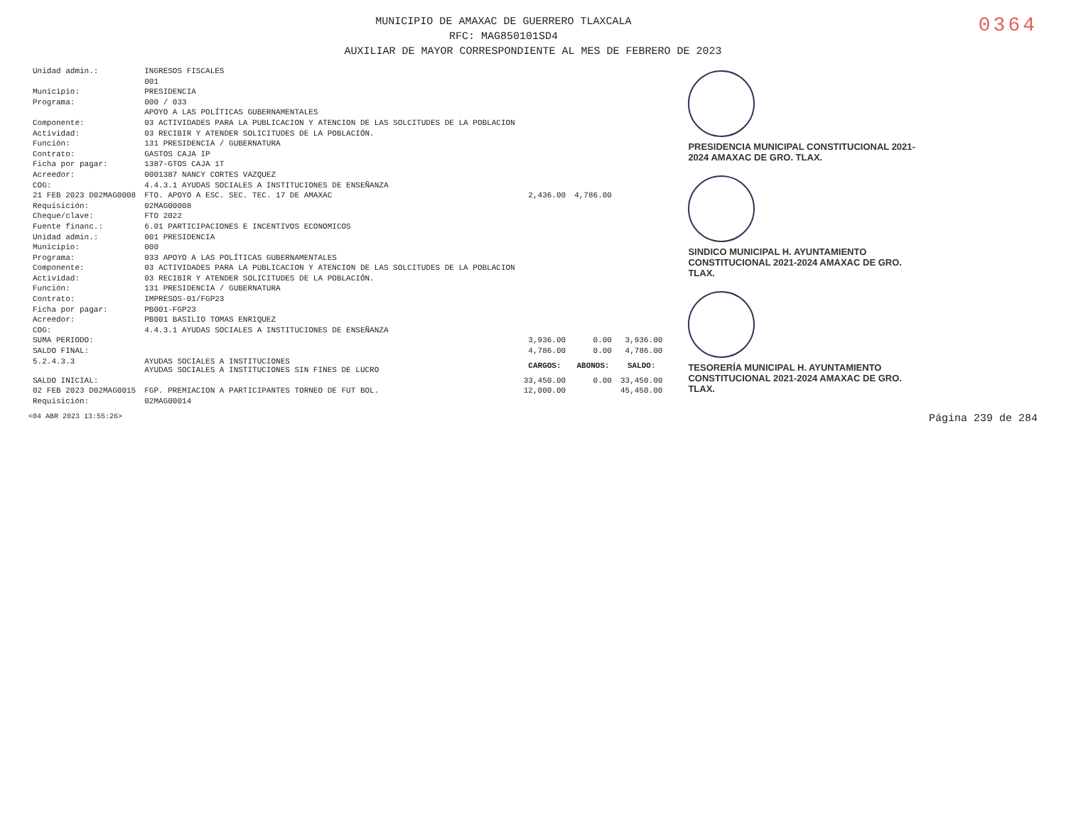0364
MUNICIPIO DE AMAXAC DE GUERRERO TLAXCALA
RFC: MAG850101SD4
AUXILIAR DE MAYOR CORRESPONDIENTE AL MES DE FEBRERO DE 2023
| Unidad admin.: | INGRESOS FISCALES | | | |
| | 001 | | | |
| Municipio: | PRESIDENCIA | | | |
| Programa: | 000 / 033 | | | |
| | APOYO A LAS POLÍTICAS GUBERNAMENTALES | | | |
| Componente: | 03 ACTIVIDADES PARA LA PUBLICACION Y ATENCION DE LAS SOLCITUDES DE LA POBLACION | | | |
| Actividad: | 03 RECIBIR Y ATENDER SOLICITUDES DE LA POBLACIÓN. | | | |
| Función: | 131 PRESIDENCIA / GUBERNATURA | | | |
| Contrato: | GASTOS CAJA IP | | | |
| Ficha por pagar: | 1387-GTOS CAJA 1T | | | |
| Acreedor: | 0001387 NANCY CORTES VAZQUEZ | | | |
| COG: | 4.4.3.1 AYUDAS SOCIALES A INSTITUCIONES DE ENSEÑANZA | | | |
| 21 FEB 2023 D02MAG0008 | FTO. APOYO A ESC. SEC. TEC. 17 DE AMAXAC | 2,436.00 | 4,786.00 | |
| Requisición: | 02MAG00008 | | | |
| Cheque/clave: | FTO 2022 | | | |
| Fuente financ.: | 6.01 PARTICIPACIONES E INCENTIVOS ECONOMICOS | | | |
| Unidad admin.: | 001 PRESIDENCIA | | | |
| Municipio: | 000 | | | |
| Programa: | 033 APOYO A LAS POLÍTICAS GUBERNAMENTALES | | | |
| Componente: | 03 ACTIVIDADES PARA LA PUBLICACION Y ATENCION DE LAS SOLCITUDES DE LA POBLACION | | | |
| Actividad: | 03 RECIBIR Y ATENDER SOLICITUDES DE LA POBLACIÓN. | | | |
| Función: | 131 PRESIDENCIA / GUBERNATURA | | | |
| Contrato: | IMPRESOS-01/FGP23 | | | |
| Ficha por pagar: | PB001-FGP23 | | | |
| Acreedor: | PB001 BASILIO TOMAS ENRIQUEZ | | | |
| COG: | 4.4.3.1 AYUDAS SOCIALES A INSTITUCIONES DE ENSEÑANZA | | | |
| SUMA PERIODO: | | 3,936.00 | 0.00 | 3,936.00 |
| SALDO FINAL: | | 4,786.00 | 0.00 | 4,786.00 |
| 5.2.4.3.3 | AYUDAS SOCIALES A INSTITUCIONES AYUDAS SOCIALES A INSTITUCIONES SIN FINES DE LUCRO | CARGOS: | ABONOS: | SALDO: |
| SALDO INICIAL: | | 33,450.00 | 0.00 | 33,450.00 |
| 02 FEB 2023 D02MAG0015 | FGP. PREMIACION A PARTICIPANTES TORNEO DE FUT BOL. | 12,000.00 | | 45,450.00 |
| Requisición: | 02MAG00014 | | | |
PRESIDENCIA MUNICIPAL CONSTITUCIONAL 2021-2024 AMAXAC DE GRO. TLAX.
SINDICO MUNICIPAL H. AYUNTAMIENTO CONSTITUCIONAL 2021-2024 AMAXAC DE GRO. TLAX.
TESORERÍA MUNICIPAL H. AYUNTAMIENTO CONSTITUCIONAL 2021-2024 AMAXAC DE GRO. TLAX.
<04 ABR 2023 13:55:26> Página 239 de 284